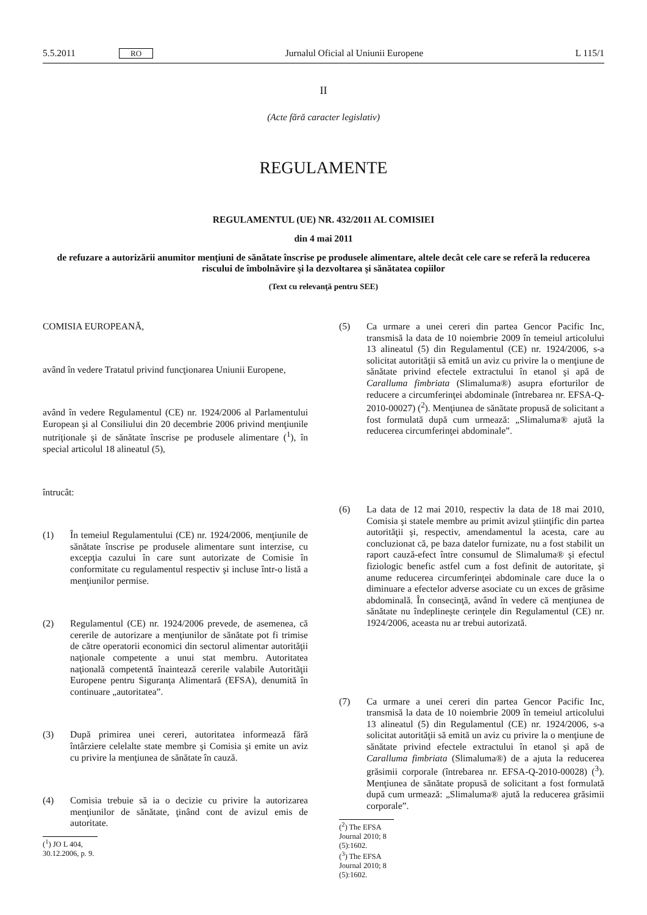5.5.2011 RO Jurnalul Oficial al Uniunii Europene L 115/1
II
(Acte fără caracter legislativ)
REGULAMENTE
REGULAMENTUL (UE) NR. 432/2011 AL COMISIEI
din 4 mai 2011
de refuzare a autorizării anumitor menţiuni de sănătate înscrise pe produsele alimentare, altele decât cele care se referă la reducerea riscului de îmbolnăvire şi la dezvoltarea şi sănătatea copiilor
(Text cu relevanţă pentru SEE)
COMISIA EUROPEANĂ,
având în vedere Tratatul privind funcţionarea Uniunii Europene,
având în vedere Regulamentul (CE) nr. 1924/2006 al Parlamentului European şi al Consiliului din 20 decembrie 2006 privind menţiunile nutriţionale şi de sănătate înscrise pe produsele alimentare (<sup>1</sup>), în special articolul 18 alineatul (5),
întrucât:
(1) În temeiul Regulamentului (CE) nr. 1924/2006, menţiunile de sănătate înscrise pe produsele alimentare sunt interzise, cu excepţia cazului în care sunt autorizate de Comisie în conformitate cu regulamentul respectiv şi incluse într-o listă a menţiunilor permise.
(2) Regulamentul (CE) nr. 1924/2006 prevede, de asemenea, că cererile de autorizare a menţiunilor de sănătate pot fi trimise de către operatorii economici din sectorul alimentar autorităţii naţionale competente a unui stat membru. Autoritatea naţională competentă înaintează cererile valabile Autorităţii Europene pentru Siguranţa Alimentară (EFSA), denumită în continuare „autoritatea”.
(3) După primirea unei cereri, autoritatea informează fără întârziere celelalte state membre şi Comisia şi emite un aviz cu privire la menţiunea de sănătate în cauză.
(4) Comisia trebuie să ia o decizie cu privire la autorizarea menţiunilor de sănătate, ţinând cont de avizul emis de autoritate.
(<sup>1</sup>) JO L 404, 30.12.2006, p. 9.
(5) Ca urmare a unei cereri din partea Gencor Pacific Inc, transmisă la data de 10 noiembrie 2009 în temeiul articolului 13 alineatul (5) din Regulamentul (CE) nr. 1924/2006, s-a solicitat autorităţii să emită un aviz cu privire la o menţiune de sănătate privind efectele extractului în etanol şi apă de Caralluma fimbriata (Slimaluma®) asupra eforturilor de reducere a circumferinţei abdominale (întrebarea nr. EFSA-Q-2010-00027) (<sup>2</sup>). Menţiunea de sănătate propusă de solicitant a fost formulată după cum urmează: „Slimaluma® ajută la reducerea circumferinţei abdominale”.
(6) La data de 12 mai 2010, respectiv la data de 18 mai 2010, Comisia şi statele membre au primit avizul ştiinţific din partea autorităţii şi, respectiv, amendamentul la acesta, care au concluzionat că, pe baza datelor furnizate, nu a fost stabilit un raport cauză-efect între consumul de Slimaluma® şi efectul fiziologic benefic astfel cum a fost definit de autoritate, şi anume reducerea circumferinţei abdominale care duce la o diminuare a efectelor adverse asociate cu un exces de grăsime abdominală. În consecinţă, având în vedere că menţiunea de sănătate nu îndeplineşte cerinţele din Regulamentul (CE) nr. 1924/2006, aceasta nu ar trebui autorizată.
(7) Ca urmare a unei cereri din partea Gencor Pacific Inc, transmisă la data de 10 noiembrie 2009 în temeiul articolului 13 alineatul (5) din Regulamentul (CE) nr. 1924/2006, s-a solicitat autorităţii să emită un aviz cu privire la o menţiune de sănătate privind efectele extractului în etanol şi apă de Caralluma fimbriata (Slimaluma®) de a ajuta la reducerea grăsimii corporale (întrebarea nr. EFSA-Q-2010-00028) (<sup>3</sup>). Menţiunea de sănătate propusă de solicitant a fost formulată după cum urmează: „Slimaluma® ajută la reducerea grăsimii corporale”.
(<sup>2</sup>) The EFSA Journal 2010; 8 (5):1602.
(<sup>3</sup>) The EFSA Journal 2010; 8 (5):1602.